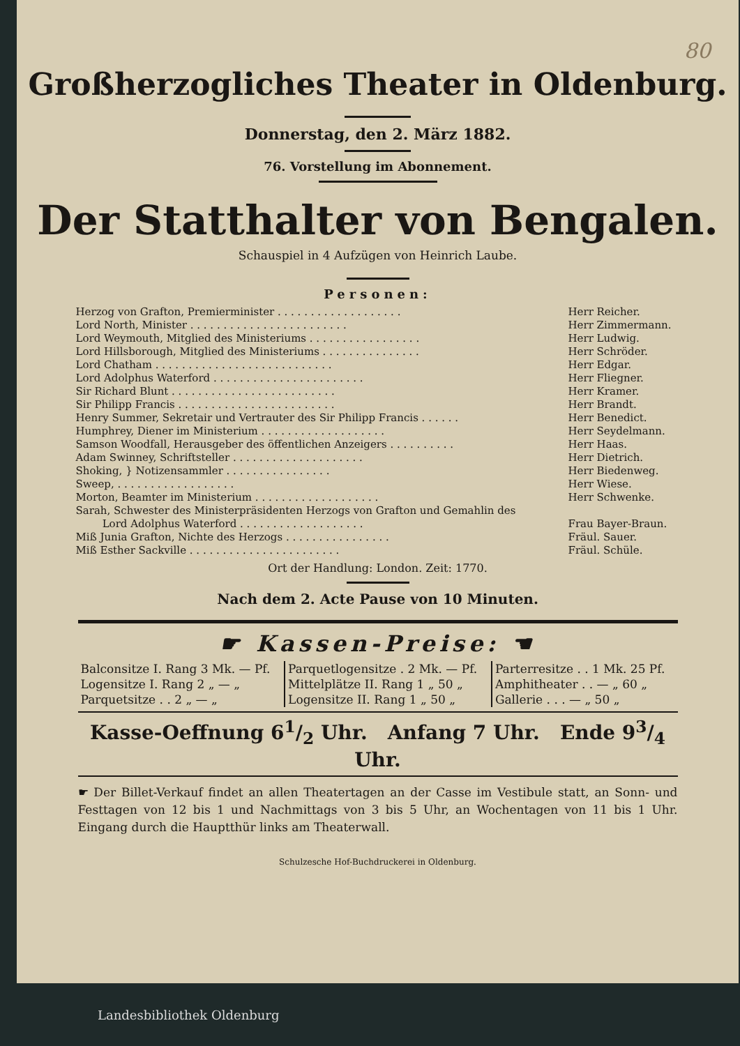80
Großherzogliches Theater in Oldenburg.
Donnerstag, den 2. März 1882.
76. Vorstellung im Abonnement.
Der Statthalter von Bengalen.
Schauspiel in 4 Aufzügen von Heinrich Laube.
Personen:
| Herzog von Grafton, Premierminister . . . . . . . . . . . . . . . . . . . | Herr Reicher. |
| Lord North, Minister . . . . . . . . . . . . . . . . . . . . . . . . | Herr Zimmermann. |
| Lord Weymouth, Mitglied des Ministeriums . . . . . . . . . . . . . . . . . | Herr Ludwig. |
| Lord Hillsborough, Mitglied des Ministeriums . . . . . . . . . . . . . . . | Herr Schröder. |
| Lord Chatham . . . . . . . . . . . . . . . . . . . . . . . . . . . | Herr Edgar. |
| Lord Adolphus Waterford . . . . . . . . . . . . . . . . . . . . . . . | Herr Fliegner. |
| Sir Richard Blunt . . . . . . . . . . . . . . . . . . . . . . . . . | Herr Kramer. |
| Sir Philipp Francis . . . . . . . . . . . . . . . . . . . . . . . . | Herr Brandt. |
| Henry Summer, Sekretair und Vertrauter des Sir Philipp Francis . . . . . . | Herr Benedict. |
| Humphrey, Diener im Ministerium . . . . . . . . . . . . . . . . . . . | Herr Seydelmann. |
| Samson Woodfall, Herausgeber des öffentlichen Anzeigers . . . . . . . . . . | Herr Haas. |
| Adam Swinney, Schriftsteller . . . . . . . . . . . . . . . . . . . . | Herr Dietrich. |
| Shoking, } Notizensammler . . . . . . . . . . . . . . . . | Herr Biedenweg. |
| Sweep, . . . . . . . . . . . . . . . . . . | Herr Wiese. |
| Morton, Beamter im Ministerium . . . . . . . . . . . . . . . . . . . | Herr Schwenke. |
| Sarah, Schwester des Ministerpräsidenten Herzogs von Grafton und Gemahlin des Lord Adolphus Waterford . . . . . . . . . . . . . . . . . . . | Frau Bayer-Braun. |
| Miß Junia Grafton, Nichte des Herzogs . . . . . . . . . . . . . . . . | Fräul. Sauer. |
| Miß Esther Sackville . . . . . . . . . . . . . . . . . . . . . . . | Fräul. Schüle. |
Ort der Handlung: London. Zeit: 1770.
Nach dem 2. Acte Pause von 10 Minuten.
☛ Kassen-Preise: ☚
| Balconsitze I. Rang 3 Mk. — Pf. | Parquetlogensitze . 2 Mk. — Pf. | Parterresitze . . 1 Mk. 25 Pf. |
| Logensitze I. Rang 2 „ — „ | Mittelplätze II. Rang 1 „ 50 „ | Amphitheater . . — „ 60 „ |
| Parquetsitze . . 2 „ — „ | Logensitze II. Rang 1 „ 50 „ | Gallerie . . . — „ 50 „ |
Kasse-Oeffnung 61/2 Uhr. Anfang 7 Uhr. Ende 93/4 Uhr.
☛ Der Billet-Verkauf findet an allen Theatertagen an der Casse im Vestibule statt, an Sonn- und Festtagen von 12 bis 1 und Nachmittags von 3 bis 5 Uhr, an Wochentagen von 11 bis 1 Uhr. Eingang durch die Hauptthür links am Theaterwall.
Schulzesche Hof-Buchdruckerei in Oldenburg.
Landesbibliothek Oldenburg